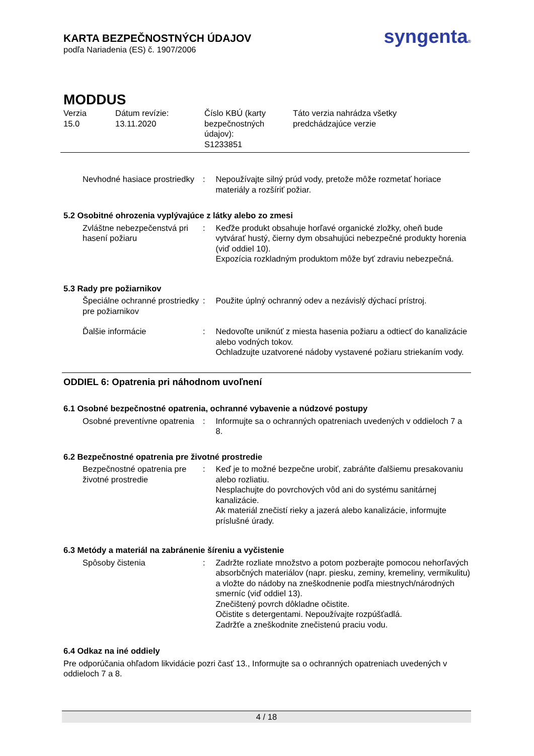KARTA BEZPEČNOSTNÝCH ÚDAJOV
podľa Nariadenia (ES) č. 1907/2006
syngenta®
MODDUS
Verzia
15.0
Dátum revízie:
13.11.2020
Číslo KBÚ (karty bezpečnostných údajov):
S1233851
Táto verzia nahrádza všetky
predchádzajúce verzie
Nevhodné hasiace prostriedky
: Nepoužívajte silný prúd vody, pretože môže rozmetať horiace materiály a rozšíriť požiar.
5.2 Osobitné ohrozenia vyplývajúce z látky alebo zo zmesi
Zvláštne nebezpečenstvá pri hasení požiaru
: Keďže produkt obsahuje horľavé organické zložky, oheň bude vytvárať hustý, čierny dym obsahujúci nebezpečné produkty horenia (viď oddiel 10).
Expozícia rozkladným produktom môže byť zdraviu nebezpečná.
5.3 Rady pre požiarnikov
Špeciálne ochranné prostriedky pre požiarnikov
: Použite úplný ochranný odev a nezávislý dýchací prístroj.
Ďalšie informácie : Nedovoľte uniknúť z miesta hasenia požiaru a odtiecť do kanalizácie alebo vodných tokov.
Ochladzujte uzatvorené nádoby vystavené požiaru striekaním vody.
ODDIEL 6: Opatrenia pri náhodnom uvoľnení
6.1 Osobné bezpečnostné opatrenia, ochranné vybavenie a núdzové postupy
Osobné preventívne opatrenia
: Informujte sa o ochranných opatreniach uvedených v oddieloch 7 a 8.
6.2 Bezpečnostné opatrenia pre životné prostredie
Bezpečnostné opatrenia pre životné prostredie
: Keď je to možné bezpečne urobiť, zabráňte ďalšiemu presakovaniu alebo rozliatiu.
Nesplachujte do povrchových vôd ani do systému sanitárnej kanalizácie.
Ak materiál znečistí rieky a jazerá alebo kanalizácie, informujte príslušné úrady.
6.3 Metódy a materiál na zabránenie šíreniu a vyčistenie
Spôsoby čistenia : Zadržte rozliate množstvo a potom pozberajte pomocou nehorľavých absorbčných materiálov (napr. piesku, zeminy, kremeliny, vermikulitu) a vložte do nádoby na zneškodnenie podľa miestnych/národných smerníc (viď oddiel 13).
Znečištený povrch dôkladne očistite.
Očistite s detergentami. Nepoužívajte rozpúšťadlá.
Zadržťe a zneškodnite znečistenú praciu vodu.
6.4 Odkaz na iné oddiely
Pre odporúčania ohľadom likvidácie pozri časť 13., Informujte sa o ochranných opatreniach uvedených v oddieloch 7 a 8.
4 / 18